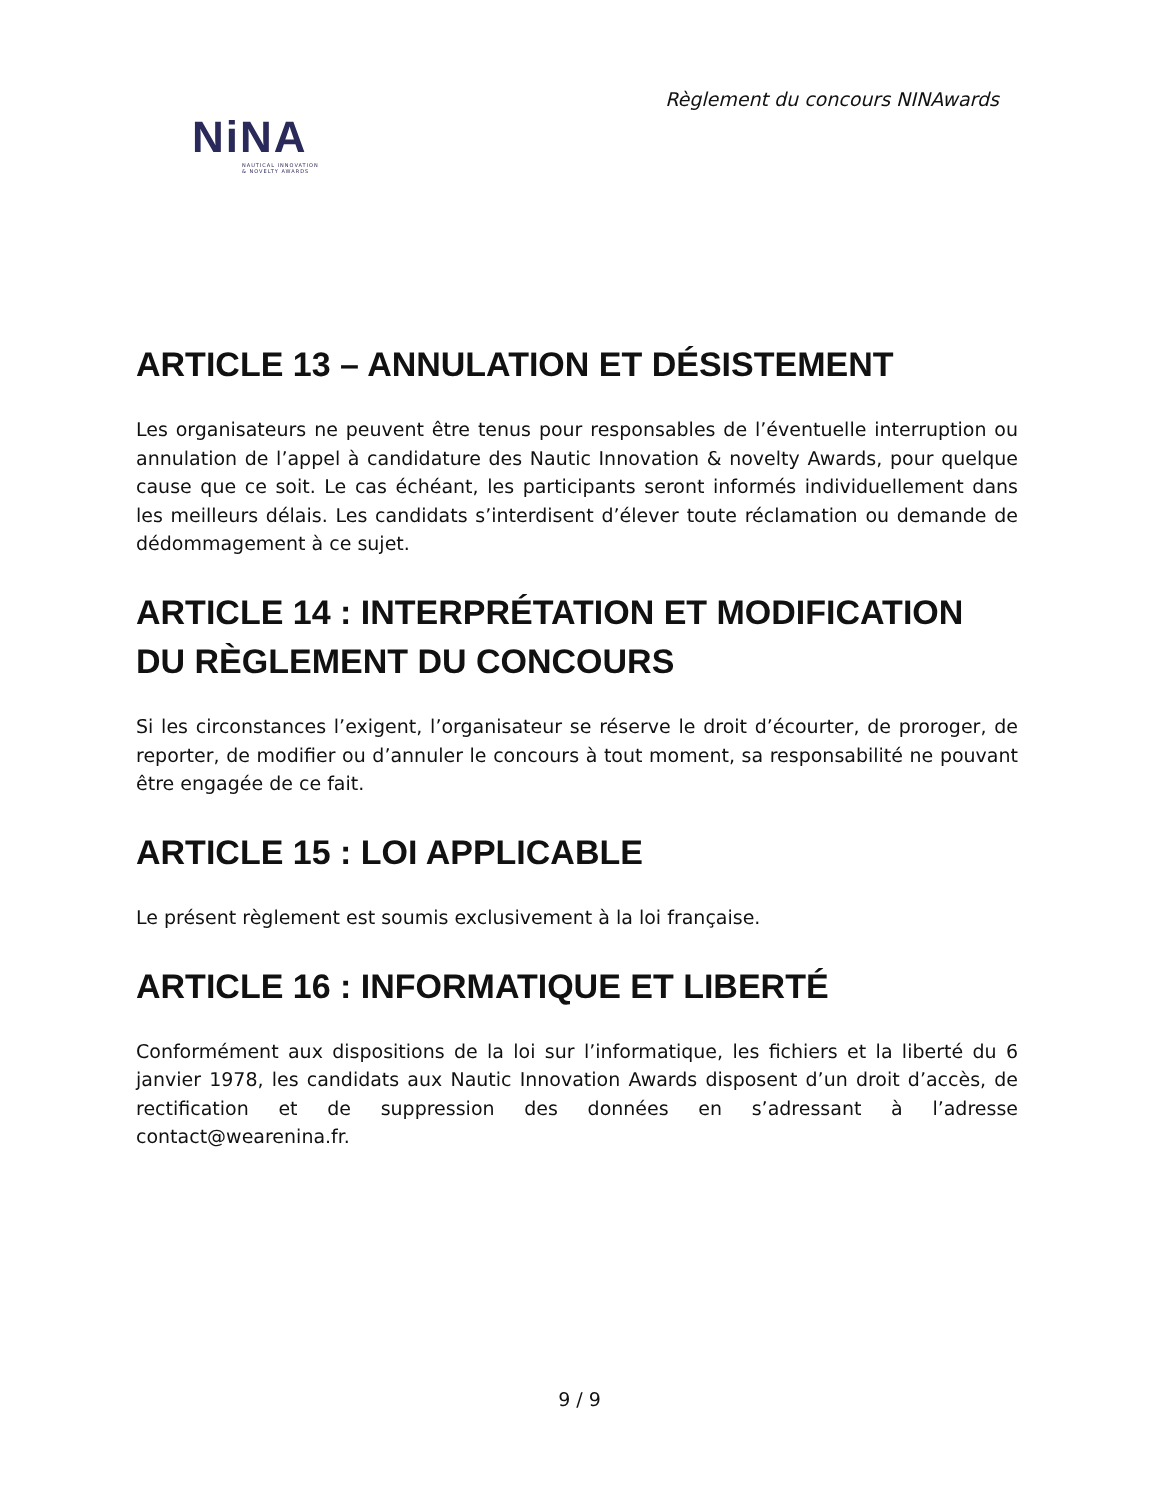Règlement du concours NINAwards
NiNA
NAUTICAL INNOVATION
& NOVELTY AWARDS
ARTICLE 13 – ANNULATION ET DÉSISTEMENT
Les organisateurs ne peuvent être tenus pour responsables de l’éventuelle interruption ou annulation de l’appel à candidature des Nautic Innovation & novelty Awards, pour quelque cause que ce soit. Le cas échéant, les participants seront informés individuellement dans les meilleurs délais. Les candidats s’interdisent d’élever toute réclamation ou demande de dédommagement à ce sujet.
ARTICLE 14 : INTERPRÉTATION ET MODIFICATION DU RÈGLEMENT DU CONCOURS
Si les circonstances l’exigent, l’organisateur se réserve le droit d’écourter, de proroger, de reporter, de modifier ou d’annuler le concours à tout moment, sa responsabilité ne pouvant être engagée de ce fait.
ARTICLE 15 : LOI APPLICABLE
Le présent règlement est soumis exclusivement à la loi française.
ARTICLE 16 : INFORMATIQUE ET LIBERTÉ
Conformément aux dispositions de la loi sur l’informatique, les fichiers et la liberté du 6 janvier 1978, les candidats aux Nautic Innovation Awards disposent d’un droit d’accès, de rectification et de suppression des données en s’adressant à l’adresse contact@wearenina.fr.
9 / 9